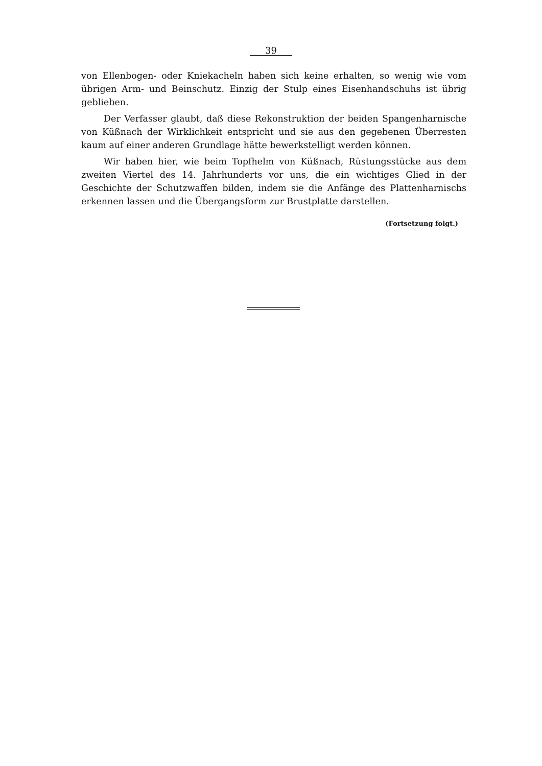39
von Ellenbogen- oder Kniekacheln haben sich keine erhalten, so wenig wie vom übrigen Arm- und Beinschutz. Einzig der Stulp eines Eisenhandschuhs ist übrig geblieben.
Der Verfasser glaubt, daß diese Rekonstruktion der beiden Spangenharnische von Küßnach der Wirklichkeit entspricht und sie aus den gegebenen Überresten kaum auf einer anderen Grundlage hätte bewerkstelligt werden können.
Wir haben hier, wie beim Topfhelm von Küßnach, Rüstungsstücke aus dem zweiten Viertel des 14. Jahrhunderts vor uns, die ein wichtiges Glied in der Geschichte der Schutzwaffen bilden, indem sie die Anfänge des Plattenharnischs erkennen lassen und die Übergangsform zur Brustplatte darstellen.
(Fortsetzung folgt.)